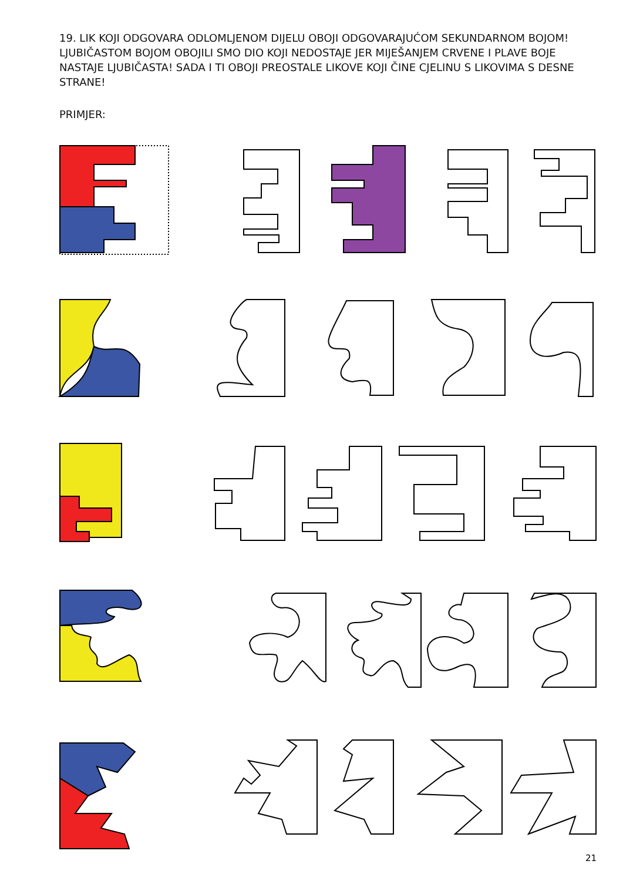19. LIK KOJI ODGOVARA ODLOMLJENOM DIJELU OBOJI ODGOVARAJUĆOM SEKUNDARNOM BOJOM!
LJUBIČASTOM BOJOM OBOJILI SMO DIO KOJI NEDOSTAJE JER MIJEŠANJEM CRVENE I PLAVE BOJE NASTAJE LJUBIČASTA! SADA I TI OBOJI PREOSTALE LIKOVE KOJI ČINE CJELINU S LIKOVIMA S DESNE STRANE!
PRIMJER:
21